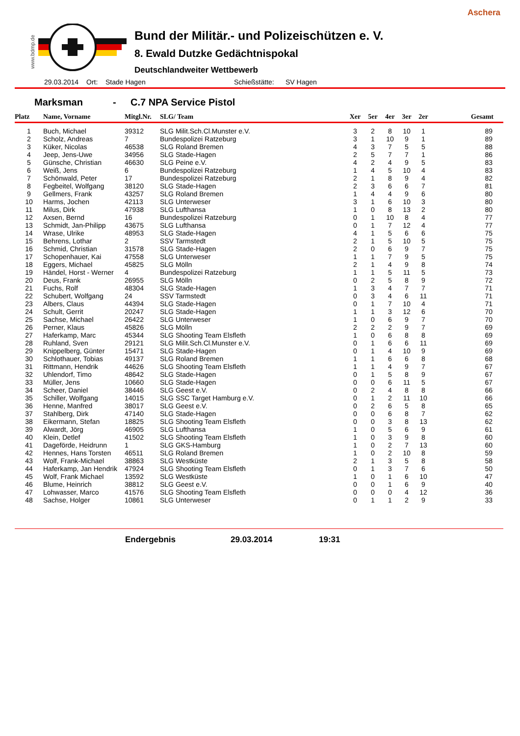Aschera
www.bdmp.de
Bund der Militär.- und Polizeischützen e. V.
8. Ewald Dutzke Gedächtnispokal
Deutschlandweiter Wettbewerb
29.03.2014 Ort: Stade Hagen Schießstätte: SV Hagen
Marksman - C.7 NPA Service Pistol
| Platz | Name, Vorname | Mitgl.Nr. | SLG/ Team | Xer | 5er | 4er | 3er | 2er | Gesamt |
| --- | --- | --- | --- | --- | --- | --- | --- | --- | --- |
| 1 | Buch, Michael | 39312 | SLG Milit.Sch.Cl.Munster e.V. | 3 | 2 | 8 | 10 | 1 | 89 |
| 2 | Scholz, Andreas | 7 | Bundespolizei Ratzeburg | 3 | 1 | 10 | 9 | 1 | 89 |
| 3 | Küker, Nicolas | 46538 | SLG Roland Bremen | 4 | 3 | 7 | 5 | 5 | 88 |
| 4 | Jeep, Jens-Uwe | 34956 | SLG Stade-Hagen | 2 | 5 | 7 | 7 | 1 | 86 |
| 5 | Günsche, Christian | 46630 | SLG Peine e.V. | 4 | 2 | 4 | 9 | 5 | 83 |
| 6 | Weiß, Jens | 6 | Bundespolizei Ratzeburg | 1 | 4 | 5 | 10 | 4 | 83 |
| 7 | Schönwald, Peter | 17 | Bundespolizei Ratzeburg | 2 | 1 | 8 | 9 | 4 | 82 |
| 8 | Fegbeitel, Wolfgang | 38120 | SLG Stade-Hagen | 2 | 3 | 6 | 6 | 7 | 81 |
| 9 | Gellmers, Frank | 43257 | SLG Roland Bremen | 1 | 4 | 4 | 9 | 6 | 80 |
| 10 | Harms, Jochen | 42113 | SLG Unterweser | 3 | 1 | 6 | 10 | 3 | 80 |
| 11 | Milus, Dirk | 47938 | SLG Lufthansa | 1 | 0 | 8 | 13 | 2 | 80 |
| 12 | Axsen, Bernd | 16 | Bundespolizei Ratzeburg | 0 | 1 | 10 | 8 | 4 | 77 |
| 13 | Schmidt, Jan-Philipp | 43675 | SLG Lufthansa | 0 | 1 | 7 | 12 | 4 | 77 |
| 14 | Wrase, Ulrike | 48953 | SLG Stade-Hagen | 4 | 1 | 5 | 6 | 6 | 75 |
| 15 | Behrens, Lothar | 2 | SSV Tarmstedt | 2 | 1 | 5 | 10 | 5 | 75 |
| 16 | Schmid, Christian | 31578 | SLG Stade-Hagen | 2 | 0 | 6 | 9 | 7 | 75 |
| 17 | Schopenhauer, Kai | 47558 | SLG Unterweser | 1 | 1 | 7 | 9 | 5 | 75 |
| 18 | Eggers, Michael | 45825 | SLG Mölln | 2 | 1 | 4 | 9 | 8 | 74 |
| 19 | Händel, Horst - Werner | 4 | Bundespolizei Ratzeburg | 1 | 1 | 5 | 11 | 5 | 73 |
| 20 | Deus, Frank | 26955 | SLG Mölln | 0 | 2 | 5 | 8 | 9 | 72 |
| 21 | Fuchs, Rolf | 48304 | SLG Stade-Hagen | 1 | 3 | 4 | 7 | 7 | 71 |
| 22 | Schubert, Wolfgang | 24 | SSV Tarmstedt | 0 | 3 | 4 | 6 | 11 | 71 |
| 23 | Albers, Claus | 44394 | SLG Stade-Hagen | 0 | 1 | 7 | 10 | 4 | 71 |
| 24 | Schult, Gerrit | 20247 | SLG Stade-Hagen | 1 | 1 | 3 | 12 | 6 | 70 |
| 25 | Sachse, Michael | 26422 | SLG Unterweser | 1 | 0 | 6 | 9 | 7 | 70 |
| 26 | Perner, Klaus | 45826 | SLG Mölln | 2 | 2 | 2 | 9 | 7 | 69 |
| 27 | Haferkamp, Marc | 45344 | SLG Shooting Team Elsfleth | 1 | 0 | 6 | 8 | 8 | 69 |
| 28 | Ruhland, Sven | 29121 | SLG Milit.Sch.Cl.Munster e.V. | 0 | 1 | 6 | 6 | 11 | 69 |
| 29 | Knippelberg, Günter | 15471 | SLG Stade-Hagen | 0 | 1 | 4 | 10 | 9 | 69 |
| 30 | Schlothauer, Tobias | 49137 | SLG Roland Bremen | 1 | 1 | 6 | 6 | 8 | 68 |
| 31 | Rittmann, Hendrik | 44626 | SLG Shooting Team Elsfleth | 1 | 1 | 4 | 9 | 7 | 67 |
| 32 | Uhlendorf, Timo | 48642 | SLG Stade-Hagen | 0 | 1 | 5 | 8 | 9 | 67 |
| 33 | Müller, Jens | 10660 | SLG Stade-Hagen | 0 | 0 | 6 | 11 | 5 | 67 |
| 34 | Scheer, Daniel | 38446 | SLG Geest e.V. | 0 | 2 | 4 | 8 | 8 | 66 |
| 35 | Schiller, Wolfgang | 14015 | SLG SSC Target Hamburg e.V. | 0 | 1 | 2 | 11 | 10 | 66 |
| 36 | Henne, Manfred | 38017 | SLG Geest e.V. | 0 | 2 | 6 | 5 | 8 | 65 |
| 37 | Stahlberg, Dirk | 47140 | SLG Stade-Hagen | 0 | 0 | 6 | 8 | 7 | 62 |
| 38 | Eikermann, Stefan | 18825 | SLG Shooting Team Elsfleth | 0 | 0 | 3 | 8 | 13 | 62 |
| 39 | Alwardt, Jörg | 46905 | SLG Lufthansa | 1 | 0 | 5 | 6 | 9 | 61 |
| 40 | Klein, Detlef | 41502 | SLG Shooting Team Elsfleth | 1 | 0 | 3 | 9 | 8 | 60 |
| 41 | Dageförde, Heidrunn | 1 | SLG GKS-Hamburg | 1 | 0 | 2 | 7 | 13 | 60 |
| 42 | Hennes, Hans Torsten | 46511 | SLG Roland Bremen | 1 | 0 | 2 | 10 | 8 | 59 |
| 43 | Wolf, Frank-Michael | 38863 | SLG Westküste | 2 | 1 | 3 | 5 | 8 | 58 |
| 44 | Haferkamp, Jan Hendrik | 47924 | SLG Shooting Team Elsfleth | 0 | 1 | 3 | 7 | 6 | 50 |
| 45 | Wolf, Frank Michael | 13592 | SLG Westküste | 1 | 0 | 1 | 6 | 10 | 47 |
| 46 | Blume, Heinrich | 38812 | SLG Geest e.V. | 0 | 0 | 1 | 6 | 9 | 40 |
| 47 | Lohwasser, Marco | 41576 | SLG Shooting Team Elsfleth | 0 | 0 | 0 | 4 | 12 | 36 |
| 48 | Sachse, Holger | 10861 | SLG Unterweser | 0 | 1 | 1 | 2 | 9 | 33 |
Endergebnis 29.03.2014 19:31